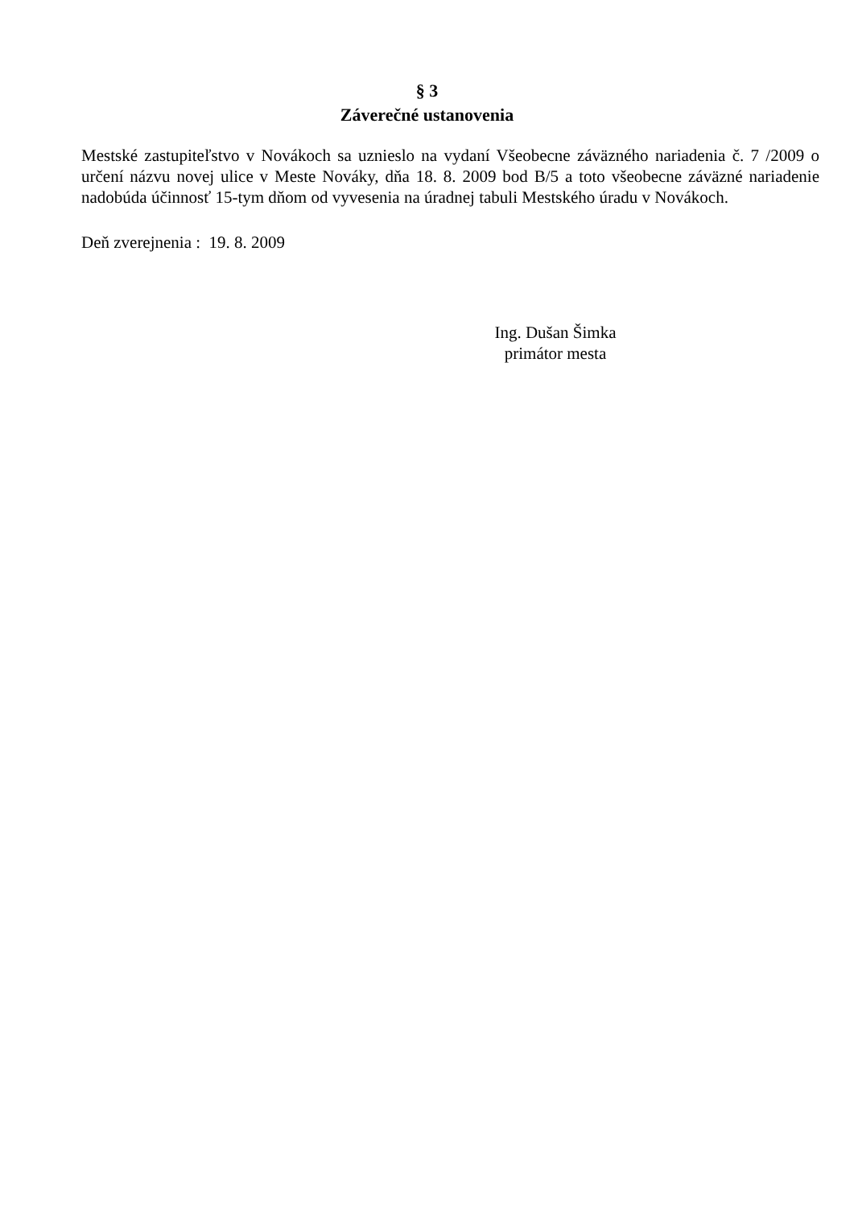§ 3
Záverečné ustanovenia
Mestské zastupiteľstvo v Novákoch sa uznieslo na vydaní Všeobecne záväzného nariadenia č. 7 /2009 o určení názvu novej ulice v Meste Nováky, dňa 18. 8. 2009 bod B/5 a toto všeobecne záväzné nariadenie nadobúda účinnosť 15-tym dňom od vyvesenia na úradnej tabuli Mestského úradu v Novákoch.
Deň zverejnenia : 19. 8. 2009
Ing. Dušan Šimka
primátor mesta